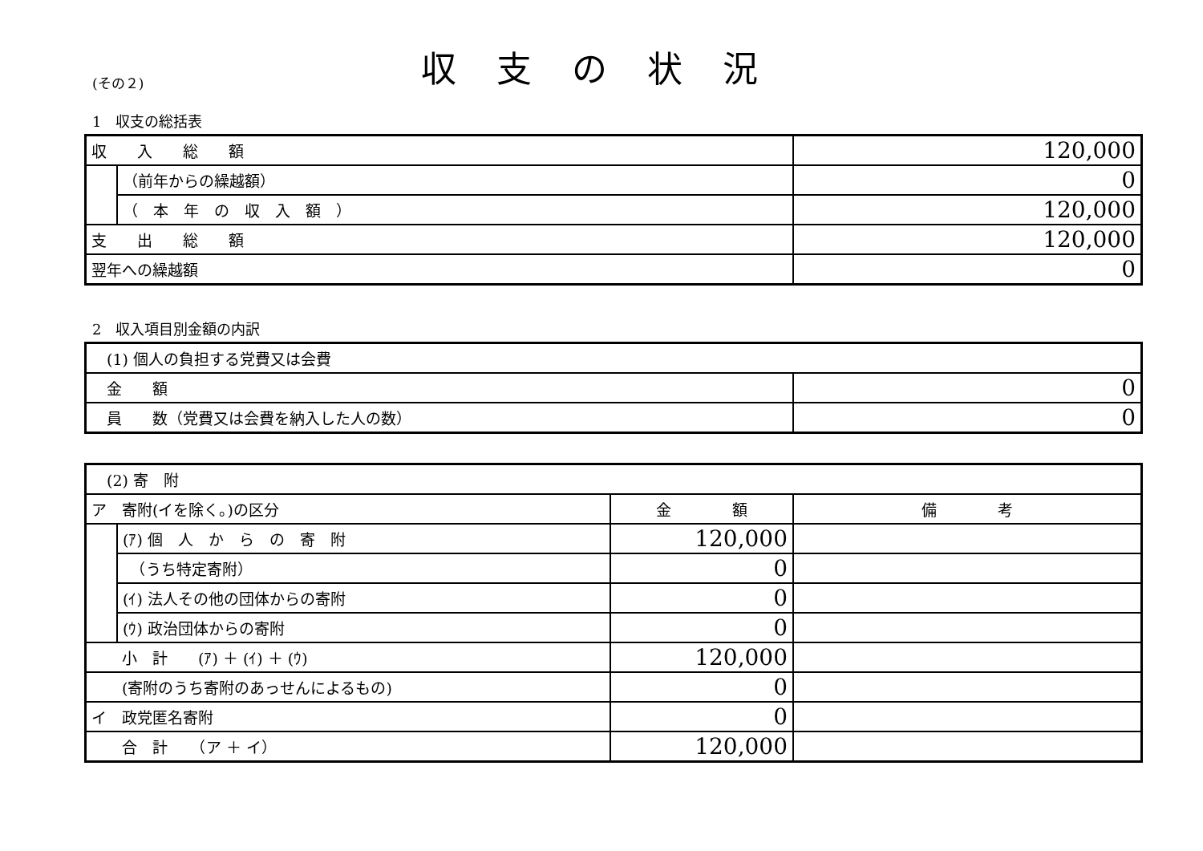(その２)
収支の状況
1　収支の総括表
| 収 入 総 額 | | 120,000 |
| | （前年からの繰越額） | 0 |
| | （ 本 年 の 収 入 額 ） | 120,000 |
| 支 出 総 額 | | 120,000 |
| 翌年への繰越額 | | 0 |
2　収入項目別金額の内訳
| (1) 個人の負担する党費又は会費 | |
| 金 額 | 0 |
| 員 数（党費又は会費を納入した人の数） | 0 |
| (2) 寄 附 | | | |
| ア 寄附(イを除く。)の区分 | | 金 額 | 備 考 |
| | (ｱ) 個 人 か ら の 寄 附 | 120,000 | |
| | （うち特定寄附） | 0 | |
| | (ｲ) 法人その他の団体からの寄附 | 0 | |
| | (ｳ) 政治団体からの寄附 | 0 | |
| 小 計 (ｱ) ＋ (ｲ) ＋ (ｳ) | | 120,000 | |
| (寄附のうち寄附のあっせんによるもの) | | 0 | |
| イ 政党匿名寄附 | | 0 | |
| 合 計 （ア ＋ イ） | | 120,000 | |